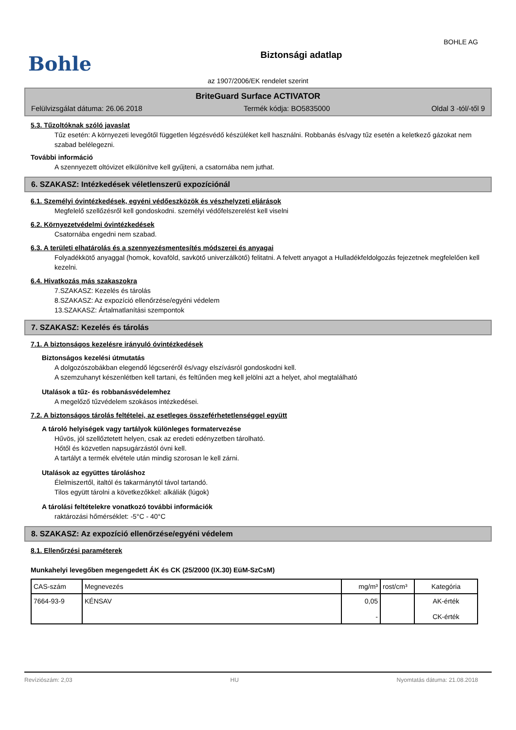BOHLE AG
Bohle
Biztonsági adatlap
az 1907/2006/EK rendelet szerint
BriteGuard Surface ACTIVATOR
Felülvizsgálat dátuma: 26.06.2018 Termék kódja: BO5835000 Oldal 3 -tól/-től 9
5.3. Tűzoltóknak szóló javaslat
Tűz esetén: A környezeti levegőtől független légzésvédő készüléket kell használni. Robbanás és/vagy tűz esetén a keletkező gázokat nem szabad belélegezni.
További információ
A szennyezett oltóvizet elkülönítve kell gyűjteni, a csatornába nem juthat.
6. SZAKASZ: Intézkedések véletlenszerű expozíciónál
6.1. Személyi óvintézkedések, egyéni védőeszközök és vészhelyzeti eljárások
Megfelelő szellőzésről kell gondoskodni. személyi védőfelszerelést kell viselni
6.2. Környezetvédelmi óvintézkedések
Csatornába engedni nem szabad.
6.3. A területi elhatárolás és a szennyezésmentesítés módszerei és anyagai
Folyadékkötő anyaggal (homok, kovaföld, savkötő univerzálkötő) felitatni. A felvett anyagot a Hulladékfeldolgozás fejezetnek megfelelően kell kezelni.
6.4. Hivatkozás más szakaszokra
7.SZAKASZ: Kezelés és tárolás
8.SZAKASZ: Az expozíció ellenőrzése/egyéni védelem
13.SZAKASZ: Ártalmatlanítási szempontok
7. SZAKASZ: Kezelés és tárolás
7.1. A biztonságos kezelésre irányuló óvintézkedések
Biztonságos kezelési útmutatás
A dolgozószobákban elegendő légcseréről és/vagy elszívásról gondoskodni kell.
A szemzuhanyt készenlétben kell tartani, és feltűnően meg kell jelölni azt a helyet, ahol megtalálható
Utalások a tűz- és robbanásvédelemhez
A megelőző tűzvédelem szokásos intézkedései.
7.2. A biztonságos tárolás feltételei, az esetleges összeférhetetlenséggel együtt
A tároló helyiségek vagy tartályok különleges formatervezése
Hűvös, jól szellőztetett helyen, csak az eredeti edényzetben tárolható.
Hőtől és közvetlen napsugárzástól óvni kell.
A tartályt a termék elvétele után mindig szorosan le kell zárni.
Utalások az együttes tároláshoz
Élelmiszertől, italtól és takarmánytól távol tartandó.
Tilos együtt tárolni a következőkkel: alkáliák (lúgok)
A tárolási feltételekre vonatkozó további információk
raktározási hőmérséklet: -5°C - 40°C
8. SZAKASZ: Az expozíció ellenőrzése/egyéni védelem
8.1. Ellenőrzési paraméterek
Munkahelyi levegőben megengedett ÁK és CK (25/2000 (IX.30) EüM-SzCsM)
| CAS-szám | Megnevezés | mg/m³ | rost/cm³ | Kategória |
| --- | --- | --- | --- | --- |
| 7664-93-9 | KÉNSAV | 0,05 - | | AK-érték CK-érték |
Revíziószám: 2,03 HU Nyomtatás dátuma: 21.08.2018